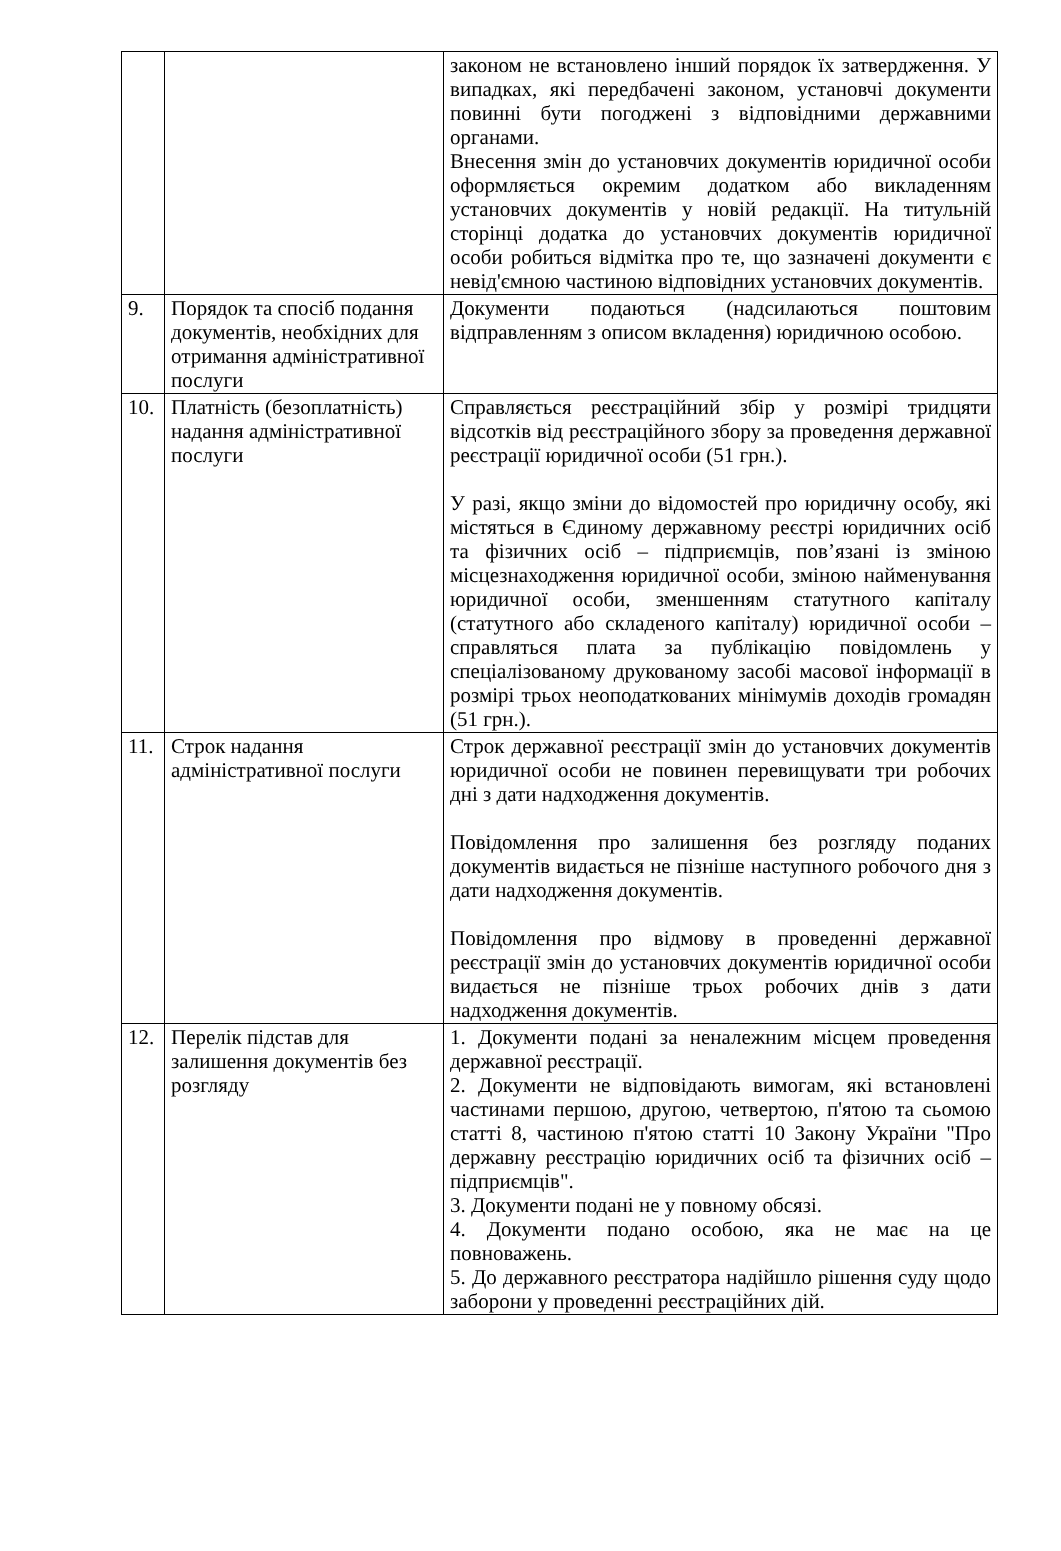| | | законом не встановлено інший порядок їх затвердження. У випадках, які передбачені законом, установчі документи повинні бути погоджені з відповідними державними органами. Внесення змін до установчих документів юридичної особи оформляється окремим додатком або викладенням установчих документів у новій редакції. На титульній сторінці додатка до установчих документів юридичної особи робиться відмітка про те, що зазначені документи є невід'ємною частиною відповідних установчих документів. |
| 9. | Порядок та спосіб подання документів, необхідних для отримання адміністративної послуги | Документи подаються (надсилаються поштовим відправленням з описом вкладення) юридичною особою. |
| 10. | Платність (безоплатність) надання адміністративної послуги | Справляється реєстраційний збір у розмірі тридцяти відсотків від реєстраційного збору за проведення державної реєстрації юридичної особи (51 грн.). У разі, якщо зміни до відомостей про юридичну особу, які містяться в Єдиному державному реєстрі юридичних осіб та фізичних осіб – підприємців, пов’язані із зміною місцезнаходження юридичної особи, зміною найменування юридичної особи, зменшенням статутного капіталу (статутного або складеного капіталу) юридичної особи – справляться плата за публікацію повідомлень у спеціалізованому друкованому засобі масової інформації в розмірі трьох неоподаткованих мінімумів доходів громадян (51 грн.). |
| 11. | Строк надання адміністративної послуги | Строк державної реєстрації змін до установчих документів юридичної особи не повинен перевищувати три робочих дні з дати надходження документів. Повідомлення про залишення без розгляду поданих документів видається не пізніше наступного робочого дня з дати надходження документів. Повідомлення про відмову в проведенні державної реєстрації змін до установчих документів юридичної особи видається не пізніше трьох робочих днів з дати надходження документів. |
| 12. | Перелік підстав для залишення документів без розгляду | 1. Документи подані за неналежним місцем проведення державної реєстрації. 2. Документи не відповідають вимогам, які встановлені частинами першою, другою, четвертою, п'ятою та сьомою статті 8, частиною п'ятою статті 10 Закону України "Про державну реєстрацію юридичних осіб та фізичних осіб – підприємців". 3. Документи подані не у повному обсязі. 4. Документи подано особою, яка не має на це повноважень. 5. До державного реєстратора надійшло рішення суду щодо заборони у проведенні реєстраційних дій. |